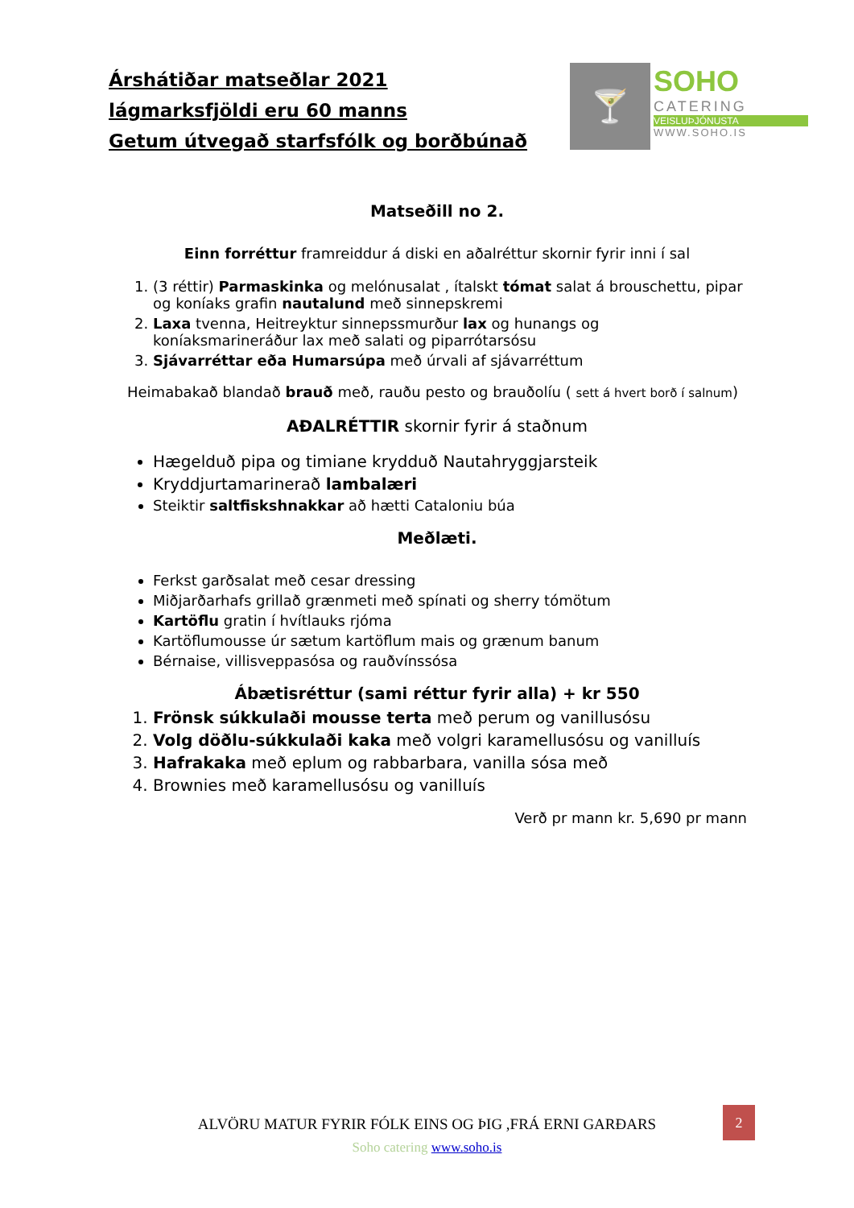Árshátiðar matseðlar 2021
lágmarksfjöldi eru 60 manns
Getum útvegað starfsfólk og borðbúnað
🍸
SOHO
CATERING
VEISLUÞJÓNUSTA
WWW.SOHO.IS
Matseðill no 2.
Einn forréttur framreiddur á diski en aðalréttur skornir fyrir inni í sal
1. (3 réttir) Parmaskinka og melónusalat , ítalskt tómat salat á brouschettu, pipar og koníaks grafin nautalund með sinnepskremi
2. Laxa tvenna, Heitreyktur sinnepssmurður lax og hunangs og koníaksmarineráður lax með salati og piparrótarsósu
3. Sjávarréttar eða Humarsúpa með úrvali af sjávarréttum
Heimabakað blandað brauð með, rauðu pesto og brauðolíu ( sett á hvert borð í salnum)
AÐALRÉTTIR skornir fyrir á staðnum
Hægelduð pipa og timiane krydduð Nautahryggjarsteik
Kryddjurtamarinerað lambalæri
Steiktir saltfiskshnakkar að hætti Cataloniu búa
Meðlæti.
Ferkst garðsalat með cesar dressing
Miðjarðarhafs grillað grænmeti með spínati og sherry tómötum
Kartöflu gratin í hvítlauks rjóma
Kartöflumousse úr sætum kartöflum mais og grænum banum
Bérnaise, villisveppasósa og rauðvínssósa
Ábætisréttur (sami réttur fyrir alla) + kr 550
1. Frönsk súkkulaði mousse terta með perum og vanillusósu
2. Volg döðlu-súkkulaði kaka með volgri karamellusósu og vanilluís
3. Hafrakaka með eplum og rabbarbara, vanilla sósa með
4. Brownies með karamellusósu og vanilluís
Verð pr mann kr. 5,690 pr mann
2
ALVÖRU MATUR FYRIR FÓLK EINS OG ÞIG ,FRÁ ERNI GARÐARS
Soho catering www.soho.is